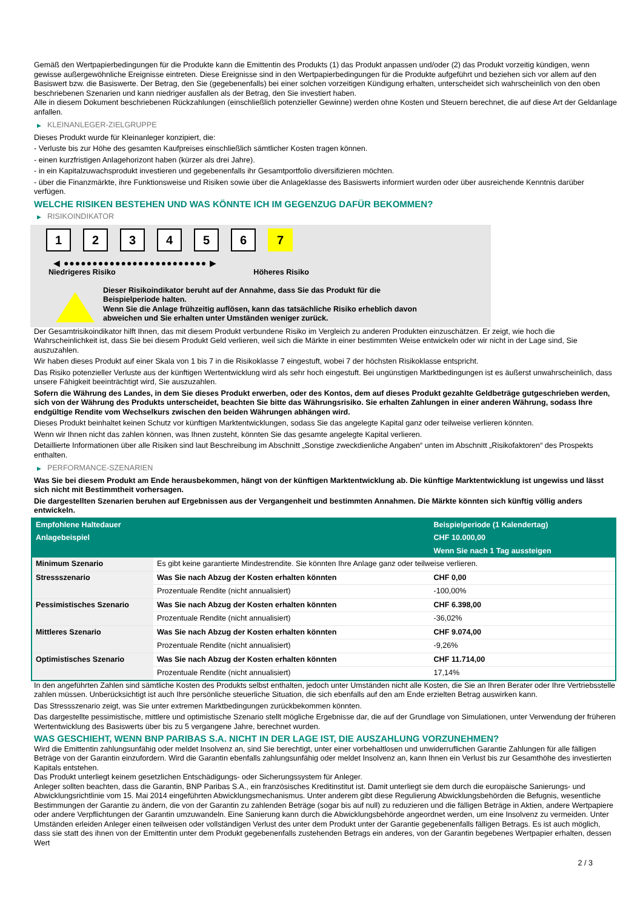Gemäß den Wertpapierbedingungen für die Produkte kann die Emittentin des Produkts (1) das Produkt anpassen und/oder (2) das Produkt vorzeitig kündigen, wenn gewisse außergewöhnliche Ereignisse eintreten. Diese Ereignisse sind in den Wertpapierbedingungen für die Produkte aufgeführt und beziehen sich vor allem auf den Basiswert bzw. die Basiswerte. Der Betrag, den Sie (gegebenenfalls) bei einer solchen vorzeitigen Kündigung erhalten, unterscheidet sich wahrscheinlich von den oben beschriebenen Szenarien und kann niedriger ausfallen als der Betrag, den Sie investiert haben.
Alle in diesem Dokument beschriebenen Rückzahlungen (einschließlich potenzieller Gewinne) werden ohne Kosten und Steuern berechnet, die auf diese Art der Geldanlage anfallen.
▶ KLEINANLEGER-ZIELGRUPPE
Dieses Produkt wurde für Kleinanleger konzipiert, die:
- Verluste bis zur Höhe des gesamten Kaufpreises einschließlich sämtlicher Kosten tragen können.
- einen kurzfristigen Anlagehorizont haben (kürzer als drei Jahre).
- in ein Kapitalzuwachsprodukt investieren und gegebenenfalls ihr Gesamtportfolio diversifizieren möchten.
- über die Finanzmärkte, ihre Funktionsweise und Risiken sowie über die Anlageklasse des Basiswerts informiert wurden oder über ausreichende Kenntnis darüber verfügen.
WELCHE RISIKEN BESTEHEN UND WAS KÖNNTE ICH IM GEGENZUG DAFÜR BEKOMMEN?
▶ RISIKOINDIKATOR
1 2 3 4 5 6 7
◀ ●●●●●●●●●●●●●●●●●●●●●●●●● ▶
Niedrigeres Risiko Höheres Risiko
Dieser Risikoindikator beruht auf der Annahme, dass Sie das Produkt für die
Beispielperiode halten.
Wenn Sie die Anlage frühzeitig auflösen, kann das tatsächliche Risiko erheblich davon
abweichen und Sie erhalten unter Umständen weniger zurück.
Der Gesamtrisikoindikator hilft Ihnen, das mit diesem Produkt verbundene Risiko im Vergleich zu anderen Produkten einzuschätzen. Er zeigt, wie hoch die Wahrscheinlichkeit ist, dass Sie bei diesem Produkt Geld verlieren, weil sich die Märkte in einer bestimmten Weise entwickeln oder wir nicht in der Lage sind, Sie auszuzahlen.
Wir haben dieses Produkt auf einer Skala von 1 bis 7 in die Risikoklasse 7 eingestuft, wobei 7 der höchsten Risikoklasse entspricht.
Das Risiko potenzieller Verluste aus der künftigen Wertentwicklung wird als sehr hoch eingestuft. Bei ungünstigen Marktbedingungen ist es äußerst unwahrscheinlich, dass unsere Fähigkeit beeinträchtigt wird, Sie auszuzahlen.
Sofern die Währung des Landes, in dem Sie dieses Produkt erwerben, oder des Kontos, dem auf dieses Produkt gezahlte Geldbeträge gutgeschrieben werden, sich von der Währung des Produkts unterscheidet, beachten Sie bitte das Währungsrisiko. Sie erhalten Zahlungen in einer anderen Währung, sodass Ihre endgültige Rendite vom Wechselkurs zwischen den beiden Währungen abhängen wird.
Dieses Produkt beinhaltet keinen Schutz vor künftigen Marktentwicklungen, sodass Sie das angelegte Kapital ganz oder teilweise verlieren könnten.
Wenn wir Ihnen nicht das zahlen können, was Ihnen zusteht, könnten Sie das gesamte angelegte Kapital verlieren.
Detaillierte Informationen über alle Risiken sind laut Beschreibung im Abschnitt „Sonstige zweckdienliche Angaben“ unten im Abschnitt „Risikofaktoren“ des Prospekts enthalten.
▶ PERFORMANCE-SZENARIEN
Was Sie bei diesem Produkt am Ende herausbekommen, hängt von der künftigen Marktentwicklung ab. Die künftige Marktentwicklung ist ungewiss und lässt sich nicht mit Bestimmtheit vorhersagen.
Die dargestellten Szenarien beruhen auf Ergebnissen aus der Vergangenheit und bestimmten Annahmen. Die Märkte könnten sich künftig völlig anders entwickeln.
| Empfohlene Haltedauer | | Beispielperiode (1 Kalendertag) |
| Anlagebeispiel | | CHF 10.000,00 |
| | | Wenn Sie nach 1 Tag aussteigen |
| Minimum Szenario | Es gibt keine garantierte Mindestrendite. Sie könnten Ihre Anlage ganz oder teilweise verlieren. | |
| Stressszenario | Was Sie nach Abzug der Kosten erhalten könnten | CHF 0,00 |
| | Prozentuale Rendite (nicht annualisiert) | -100,00% |
| Pessimistisches Szenario | Was Sie nach Abzug der Kosten erhalten könnten | CHF 6.398,00 |
| | Prozentuale Rendite (nicht annualisiert) | -36,02% |
| Mittleres Szenario | Was Sie nach Abzug der Kosten erhalten könnten | CHF 9.074,00 |
| | Prozentuale Rendite (nicht annualisiert) | -9,26% |
| Optimistisches Szenario | Was Sie nach Abzug der Kosten erhalten könnten | CHF 11.714,00 |
| | Prozentuale Rendite (nicht annualisiert) | 17,14% |
In den angeführten Zahlen sind sämtliche Kosten des Produkts selbst enthalten, jedoch unter Umständen nicht alle Kosten, die Sie an Ihren Berater oder Ihre Vertriebsstelle zahlen müssen. Unberücksichtigt ist auch Ihre persönliche steuerliche Situation, die sich ebenfalls auf den am Ende erzielten Betrag auswirken kann.
Das Stressszenario zeigt, was Sie unter extremen Marktbedingungen zurückbekommen könnten.
Das dargestellte pessimistische, mittlere und optimistische Szenario stellt mögliche Ergebnisse dar, die auf der Grundlage von Simulationen, unter Verwendung der früheren Wertentwicklung des Basiswerts über bis zu 5 vergangene Jahre, berechnet wurden.
WAS GESCHIEHT, WENN BNP PARIBAS S.A. NICHT IN DER LAGE IST, DIE AUSZAHLUNG VORZUNEHMEN?
Wird die Emittentin zahlungsunfähig oder meldet Insolvenz an, sind Sie berechtigt, unter einer vorbehaltlosen und unwiderruflichen Garantie Zahlungen für alle fälligen Beträge von der Garantin einzufordern. Wird die Garantin ebenfalls zahlungsunfähig oder meldet Insolvenz an, kann Ihnen ein Verlust bis zur Gesamthöhe des investierten Kapitals entstehen.
Das Produkt unterliegt keinem gesetzlichen Entschädigungs- oder Sicherungssystem für Anleger.
Anleger sollten beachten, dass die Garantin, BNP Paribas S.A., ein französisches Kreditinstitut ist. Damit unterliegt sie dem durch die europäische Sanierungs- und Abwicklungsrichtlinie vom 15. Mai 2014 eingeführten Abwicklungsmechanismus. Unter anderem gibt diese Regulierung Abwicklungsbehörden die Befugnis, wesentliche Bestimmungen der Garantie zu ändern, die von der Garantin zu zahlenden Beträge (sogar bis auf null) zu reduzieren und die fälligen Beträge in Aktien, andere Wertpapiere oder andere Verpflichtungen der Garantin umzuwandeln. Eine Sanierung kann durch die Abwicklungsbehörde angeordnet werden, um eine Insolvenz zu vermeiden. Unter Umständen erleiden Anleger einen teilweisen oder vollständigen Verlust des unter dem Produkt unter der Garantie gegebenenfalls fälligen Betrags. Es ist auch möglich, dass sie statt des ihnen von der Emittentin unter dem Produkt gegebenenfalls zustehenden Betrags ein anderes, von der Garantin begebenes Wertpapier erhalten, dessen Wert
2 / 3